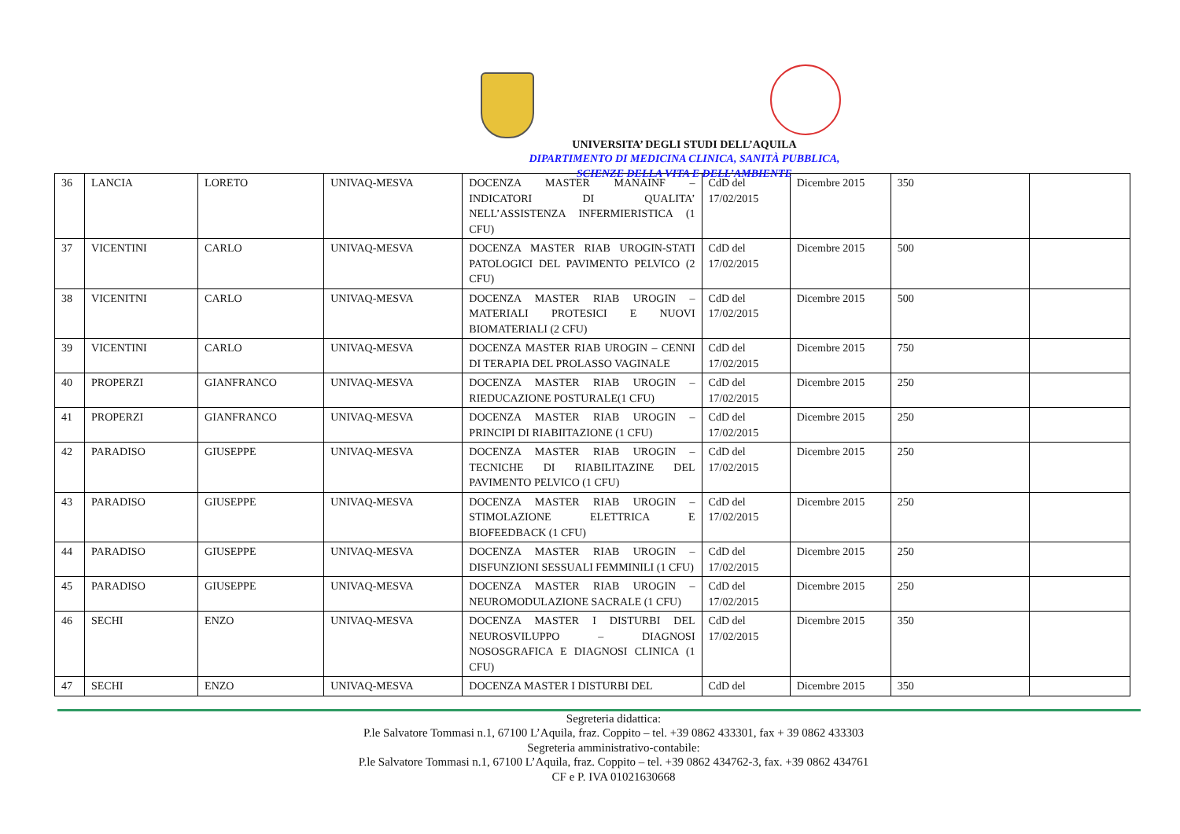UNIVERSITA’ DEGLI STUDI DELL’AQUILA
DIPARTIMENTO DI MEDICINA CLINICA, SANITÀ PUBBLICA,
SCIENZE DELLA VITA E DELL’AMBIENTE
| 36 | LANCIA | LORETO | UNIVAQ-MESVA | DOCENZA MASTER MANAINF – INDICATORI DI QUALITA’ NELL’ASSISTENZA INFERMIERISTICA (1 CFU) | CdD del 17/02/2015 | Dicembre 2015 | 350 | |
| 37 | VICENTINI | CARLO | UNIVAQ-MESVA | DOCENZA MASTER RIAB UROGIN-STATI PATOLOGICI DEL PAVIMENTO PELVICO (2 CFU) | CdD del 17/02/2015 | Dicembre 2015 | 500 | |
| 38 | VICENITNI | CARLO | UNIVAQ-MESVA | DOCENZA MASTER RIAB UROGIN – MATERIALI PROTESICI E NUOVI BIOMATERIALI (2 CFU) | CdD del 17/02/2015 | Dicembre 2015 | 500 | |
| 39 | VICENTINI | CARLO | UNIVAQ-MESVA | DOCENZA MASTER RIAB UROGIN – CENNI DI TERAPIA DEL PROLASSO VAGINALE | CdD del 17/02/2015 | Dicembre 2015 | 750 | |
| 40 | PROPERZI | GIANFRANCO | UNIVAQ-MESVA | DOCENZA MASTER RIAB UROGIN – RIEDUCAZIONE POSTURALE(1 CFU) | CdD del 17/02/2015 | Dicembre 2015 | 250 | |
| 41 | PROPERZI | GIANFRANCO | UNIVAQ-MESVA | DOCENZA MASTER RIAB UROGIN – PRINCIPI DI RIABIITAZIONE (1 CFU) | CdD del 17/02/2015 | Dicembre 2015 | 250 | |
| 42 | PARADISO | GIUSEPPE | UNIVAQ-MESVA | DOCENZA MASTER RIAB UROGIN – TECNICHE DI RIABILITAZINE DEL PAVIMENTO PELVICO (1 CFU) | CdD del 17/02/2015 | Dicembre 2015 | 250 | |
| 43 | PARADISO | GIUSEPPE | UNIVAQ-MESVA | DOCENZA MASTER RIAB UROGIN – STIMOLAZIONE ELETTRICA E BIOFEEDBACK (1 CFU) | CdD del 17/02/2015 | Dicembre 2015 | 250 | |
| 44 | PARADISO | GIUSEPPE | UNIVAQ-MESVA | DOCENZA MASTER RIAB UROGIN – DISFUNZIONI SESSUALI FEMMINILI (1 CFU) | CdD del 17/02/2015 | Dicembre 2015 | 250 | |
| 45 | PARADISO | GIUSEPPE | UNIVAQ-MESVA | DOCENZA MASTER RIAB UROGIN – NEUROMODULAZIONE SACRALE (1 CFU) | CdD del 17/02/2015 | Dicembre 2015 | 250 | |
| 46 | SECHI | ENZO | UNIVAQ-MESVA | DOCENZA MASTER I DISTURBI DEL NEUROSVILUPPO – DIAGNOSI NOSOSGRAFICA E DIAGNOSI CLINICA (1 CFU) | CdD del 17/02/2015 | Dicembre 2015 | 350 | |
| 47 | SECHI | ENZO | UNIVAQ-MESVA | DOCENZA MASTER I DISTURBI DEL | CdD del | Dicembre 2015 | 350 | |
Segreteria didattica:
P.le Salvatore Tommasi n.1, 67100 L’Aquila, fraz. Coppito – tel. +39 0862 433301, fax + 39 0862 433303
Segreteria amministrativo-contabile:
P.le Salvatore Tommasi n.1, 67100 L’Aquila, fraz. Coppito – tel. +39 0862 434762-3, fax. +39 0862 434761
CF e P. IVA 01021630668